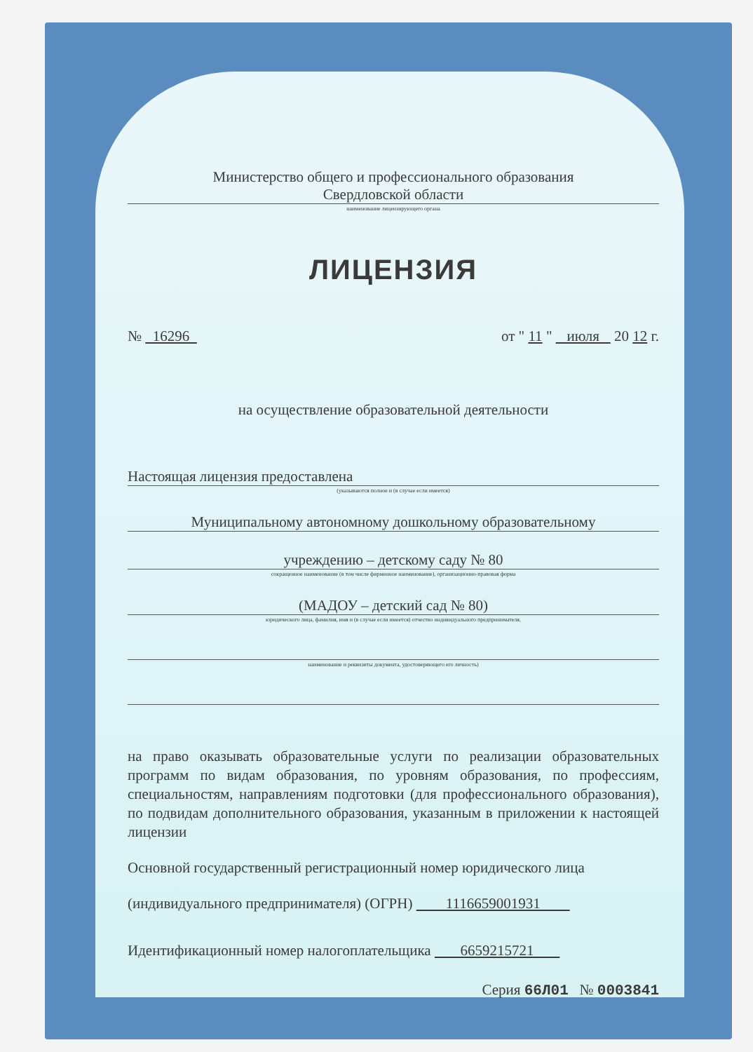Министерство общего и профессионального образования
Свердловской области
наименование лицензирующего органа
ЛИЦЕНЗИЯ
№ 16296 от " 11 " июля 20 12 г.
на осуществление образовательной деятельности
Настоящая лицензия предоставлена
(указываются полное и (в случае если имеется)
Муниципальному автономному дошкольному образовательному
учреждению – детскому саду № 80
сокращенное наименование (в том числе фирменное наименование), организационно-правовая форма
(МАДОУ – детский сад № 80)
юридического лица, фамилия, имя и (в случае если имеется) отчество индивидуального предпринимателя,
наименование и реквизиты документа, удостоверяющего его личность)
на право оказывать образовательные услуги по реализации образовательных программ по видам образования, по уровням образования, по профессиям, специальностям, направлениям подготовки (для профессионального образования), по подвидам дополнительного образования, указанным в приложении к настоящей лицензии
Основной государственный регистрационный номер юридического лица
(индивидуального предпринимателя) (ОГРН) 1116659001931
Идентификационный номер налогоплательщика 6659215721
Серия 66Л01 № 0003841